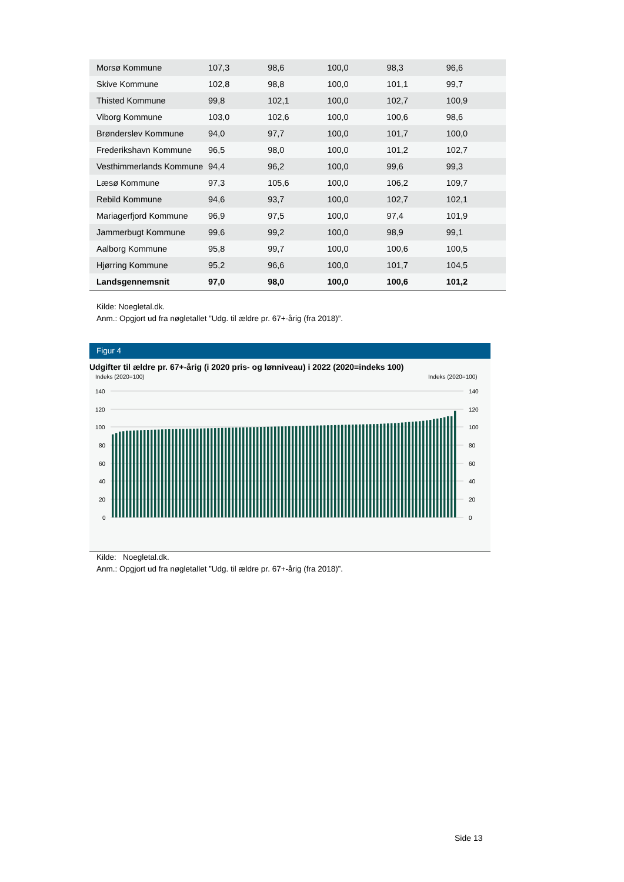| Morsø Kommune | 107,3 | 98,6 | 100,0 | 98,3 | 96,6 |
| Skive Kommune | 102,8 | 98,8 | 100,0 | 101,1 | 99,7 |
| Thisted Kommune | 99,8 | 102,1 | 100,0 | 102,7 | 100,9 |
| Viborg Kommune | 103,0 | 102,6 | 100,0 | 100,6 | 98,6 |
| Brønderslev Kommune | 94,0 | 97,7 | 100,0 | 101,7 | 100,0 |
| Frederikshavn Kommune | 96,5 | 98,0 | 100,0 | 101,2 | 102,7 |
| Vesthimmerlands Kommune | 94,4 | 96,2 | 100,0 | 99,6 | 99,3 |
| Læsø Kommune | 97,3 | 105,6 | 100,0 | 106,2 | 109,7 |
| Rebild Kommune | 94,6 | 93,7 | 100,0 | 102,7 | 102,1 |
| Mariagerfjord Kommune | 96,9 | 97,5 | 100,0 | 97,4 | 101,9 |
| Jammerbugt Kommune | 99,6 | 99,2 | 100,0 | 98,9 | 99,1 |
| Aalborg Kommune | 95,8 | 99,7 | 100,0 | 100,6 | 100,5 |
| Hjørring Kommune | 95,2 | 96,6 | 100,0 | 101,7 | 104,5 |
| Landsgennemsnit | 97,0 | 98,0 | 100,0 | 100,6 | 101,2 |
Kilde: Noegletal.dk.
Anm.: Opgjort ud fra nøgletallet ”Udg. til ældre pr. 67+-årig (fra 2018)”.
Figur 4
Udgifter til ældre pr. 67+-årig (i 2020 pris- og lønniveau) i 2022 (2020=indeks 100)
Indeks (2020=100)
Indeks (2020=100)
140
120
100
80
60
40
20
0
140
120
100
80
60
40
20
0
Kilde: Noegletal.dk.
Anm.: Opgjort ud fra nøgletallet ”Udg. til ældre pr. 67+-årig (fra 2018)”.
Side 13